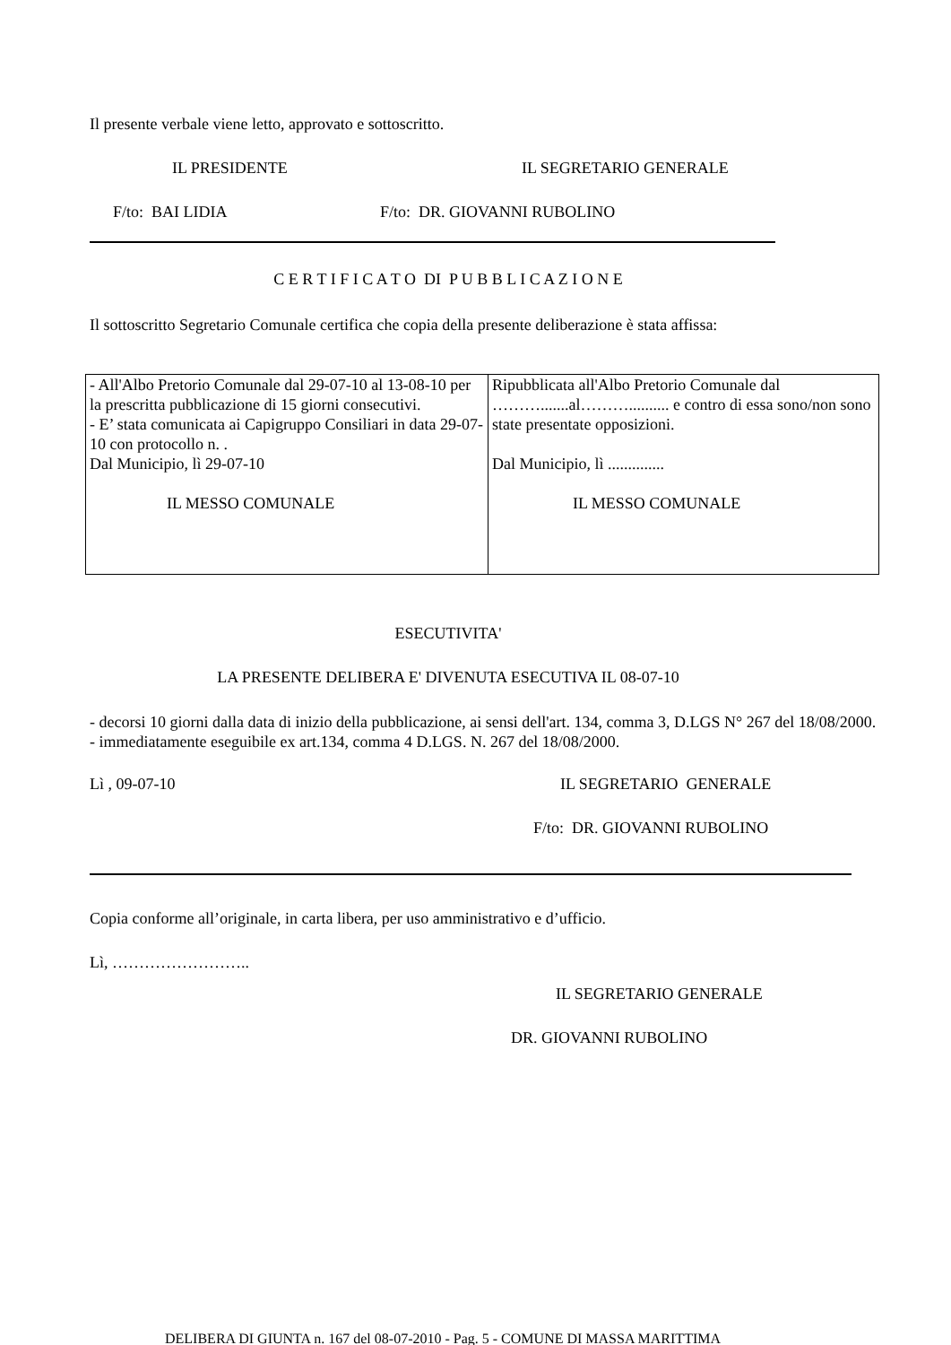Il presente verbale viene letto, approvato e sottoscritto.
IL PRESIDENTE IL SEGRETARIO GENERALE
F/to: BAI LIDIA F/to: DR. GIOVANNI RUBOLINO
C E R T I F I C A T O DI P U B B L I C A Z I O N E
Il sottoscritto Segretario Comunale certifica che copia della presente deliberazione è stata affissa:
| - All'Albo Pretorio Comunale dal 29-07-10 al 13-08-10 per la prescritta pubblicazione di 15 giorni consecutivi. - E’ stata comunicata ai Capigruppo Consiliari in data 29-07-10 con protocollo n. . Dal Municipio, lì 29-07-10 IL MESSO COMUNALE | Ripubblicata all'Albo Pretorio Comunale dal ……….......al……….......... e contro di essa sono/non sono state presentate opposizioni. Dal Municipio, lì .............. IL MESSO COMUNALE |
ESECUTIVITA'
LA PRESENTE DELIBERA E' DIVENUTA ESECUTIVA IL 08-07-10
- decorsi 10 giorni dalla data di inizio della pubblicazione, ai sensi dell'art. 134, comma 3, D.LGS N° 267 del 18/08/2000.
- immediatamente eseguibile ex art.134, comma 4 D.LGS. N. 267 del 18/08/2000.
Lì , 09-07-10 IL SEGRETARIO GENERALE
F/to: DR. GIOVANNI RUBOLINO
Copia conforme all’originale, in carta libera, per uso amministrativo e d’ufficio.
Lì, ……………………..
IL SEGRETARIO GENERALE
DR. GIOVANNI RUBOLINO
DELIBERA DI GIUNTA n. 167 del 08-07-2010 - Pag. 5 - COMUNE DI MASSA MARITTIMA